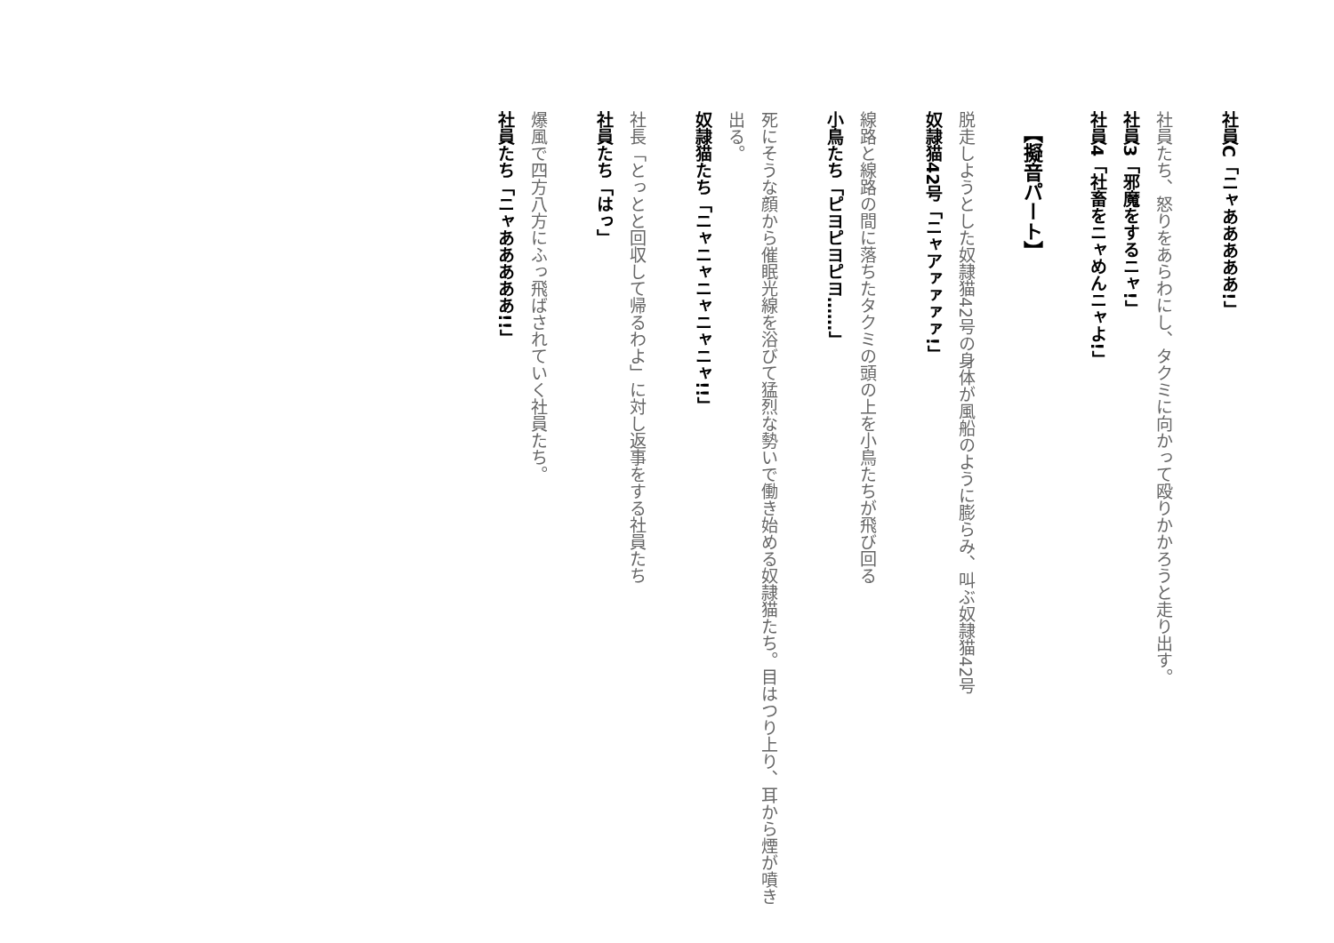社員C「ニャあああああ!」
社員たち、怒りをあらわにし、タクミに向かって殴りかかろうと走り出す。
社員3「邪魔をするニャ!」
社員4「社畜をニャめんニャよ!」
【擬音パート】
脱走しようとした奴隷猫42号の身体が風船のように膨らみ、叫ぶ奴隷猫42号
奴隷猫42号「ニャアァァァァ!」
線路と線路の間に落ちたタクミの頭の上を小鳥たちが飛び回る
小鳥たち「ピヨピヨピヨ……」
死にそうな顔から催眠光線を浴びて猛烈な勢いで働き始める奴隷猫たち。目はつり上り、耳から煙が噴き出る。
奴隷猫たち「ニャニャニャニャニャ!!」
社長「とっとと回収して帰るわよ」に対し返事をする社員たち
社員たち「はっ」
爆風で四方八方にふっ飛ばされていく社員たち。
社員たち「ニャあああああ!!」